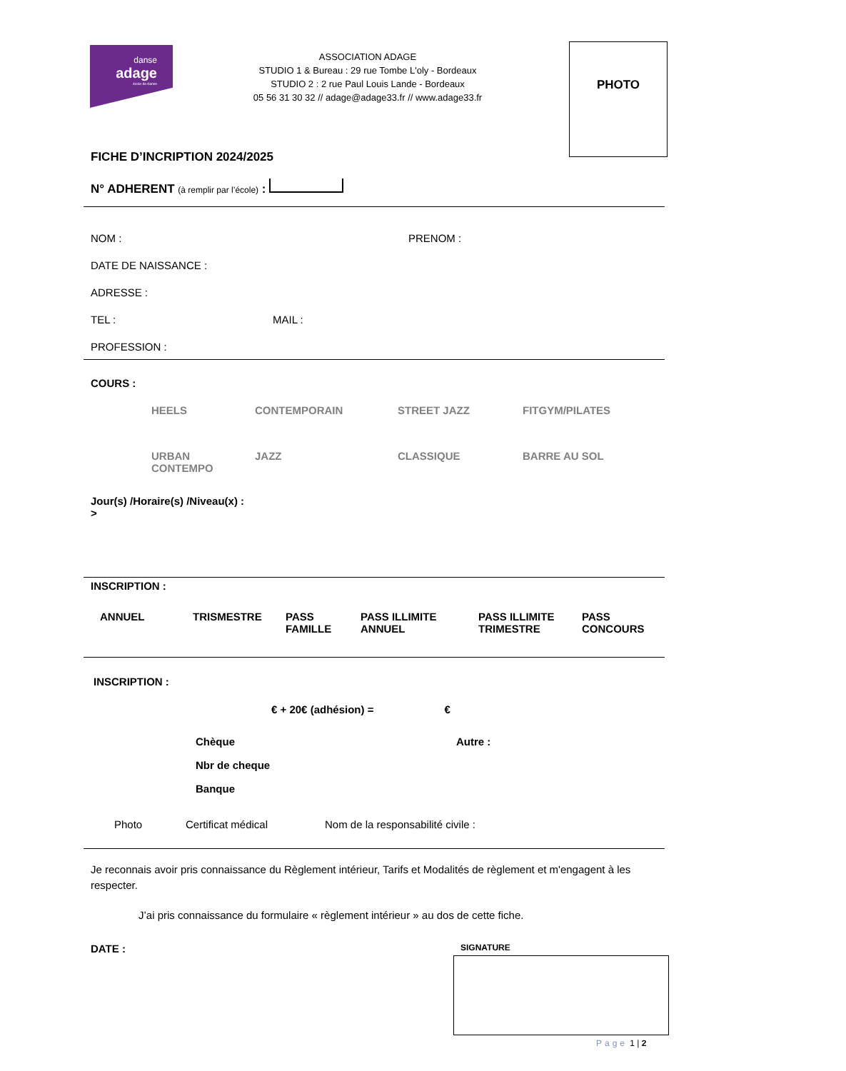danse
adage
école de danse
ASSOCIATION ADAGE
STUDIO 1 & Bureau : 29 rue Tombe L'oly - Bordeaux
STUDIO 2 : 2 rue Paul Louis Lande - Bordeaux
05 56 31 30 32 // adage@adage33.fr // www.adage33.fr
PHOTO
FICHE D’INCRIPTION 2024/2025
N° ADHERENT (à remplir par l’école) :
NOM : PRENOM :
DATE DE NAISSANCE :
ADRESSE :
TEL : MAIL :
PROFESSION :
COURS :
HEELS CONTEMPORAIN STREET JAZZ FITGYM/PILATES
URBAN
CONTEMPO JAZZ CLASSIQUE BARRE AU SOL
Jour(s) /Horaire(s) /Niveau(x) :
>
INSCRIPTION :
ANNUEL TRISMESTRE PASS
FAMILLE PASS ILLIMITE
ANNUEL PASS ILLIMITE
TRIMESTRE PASS
CONCOURS
INSCRIPTION :
€ + 20€ (adhésion) = €
Chèque Autre :
Nbr de cheque
Banque
Photo Certificat médical Nom de la responsabilité civile :
Je reconnais avoir pris connaissance du Règlement intérieur, Tarifs et Modalités de règlement et m'engagent à les respecter.
J’ai pris connaissance du formulaire « règlement intérieur » au dos de cette fiche.
DATE : SIGNATURE
Page 1 | 2